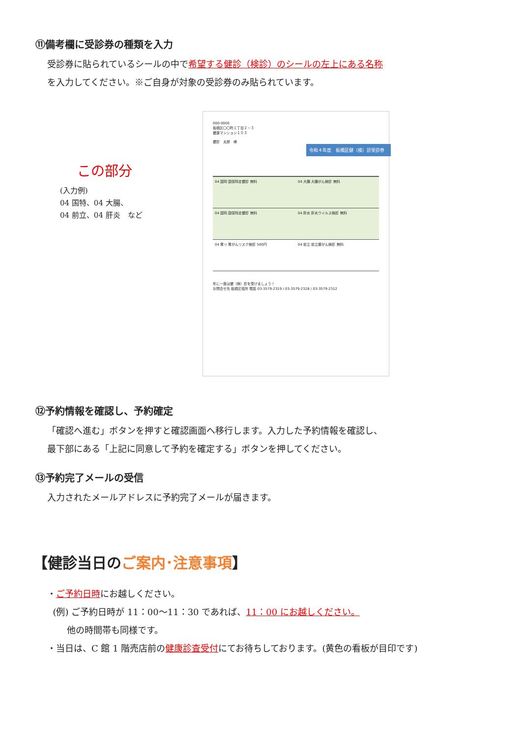⑪備考欄に受診券の種類を入力
受診券に貼られているシールの中で希望する健診（検診）のシールの左上にある名称
を入力してください。※ご自身が対象の受診券のみ貼られています。
この部分
(入力例)
04 国特、04 大腸、
04 前立、04 肝炎　など
000-0000
板橋区〇〇町１丁目２－３
健康マンション１０３
健診　太郎　様
令和４年度　板橋区健（検）診受診券
04 国特 国保特定健診 無料
04 大腸 大腸がん検診 無料
04 国特 国保特定健診 無料
04 肝炎 肝炎ウイルス検診 無料
04 胃リ 胃がんリスク検診 500円
04 前立 前立腺がん検診 無料
年に一度は健（検）診を受けましょう！
お問合せ先 板橋区役所 電話 03-3579-2319 / 03-3579-2328 / 03-3579-2312
⑫予約情報を確認し、予約確定
「確認へ進む」ボタンを押すと確認画面へ移行します。入力した予約情報を確認し、
最下部にある「上記に同意して予約を確定する」ボタンを押してください。
⑬予約完了メールの受信
入力されたメールアドレスに予約完了メールが届きます。
【健診当日のご案内･注意事項】
・ご予約日時にお越しください。
(例) ご予約日時が 11：00～11：30 であれば、11：00 にお越しください。
他の時間帯も同様です。
・当日は、C 館 1 階売店前の健康診査受付にてお待ちしております。(黄色の看板が目印です)